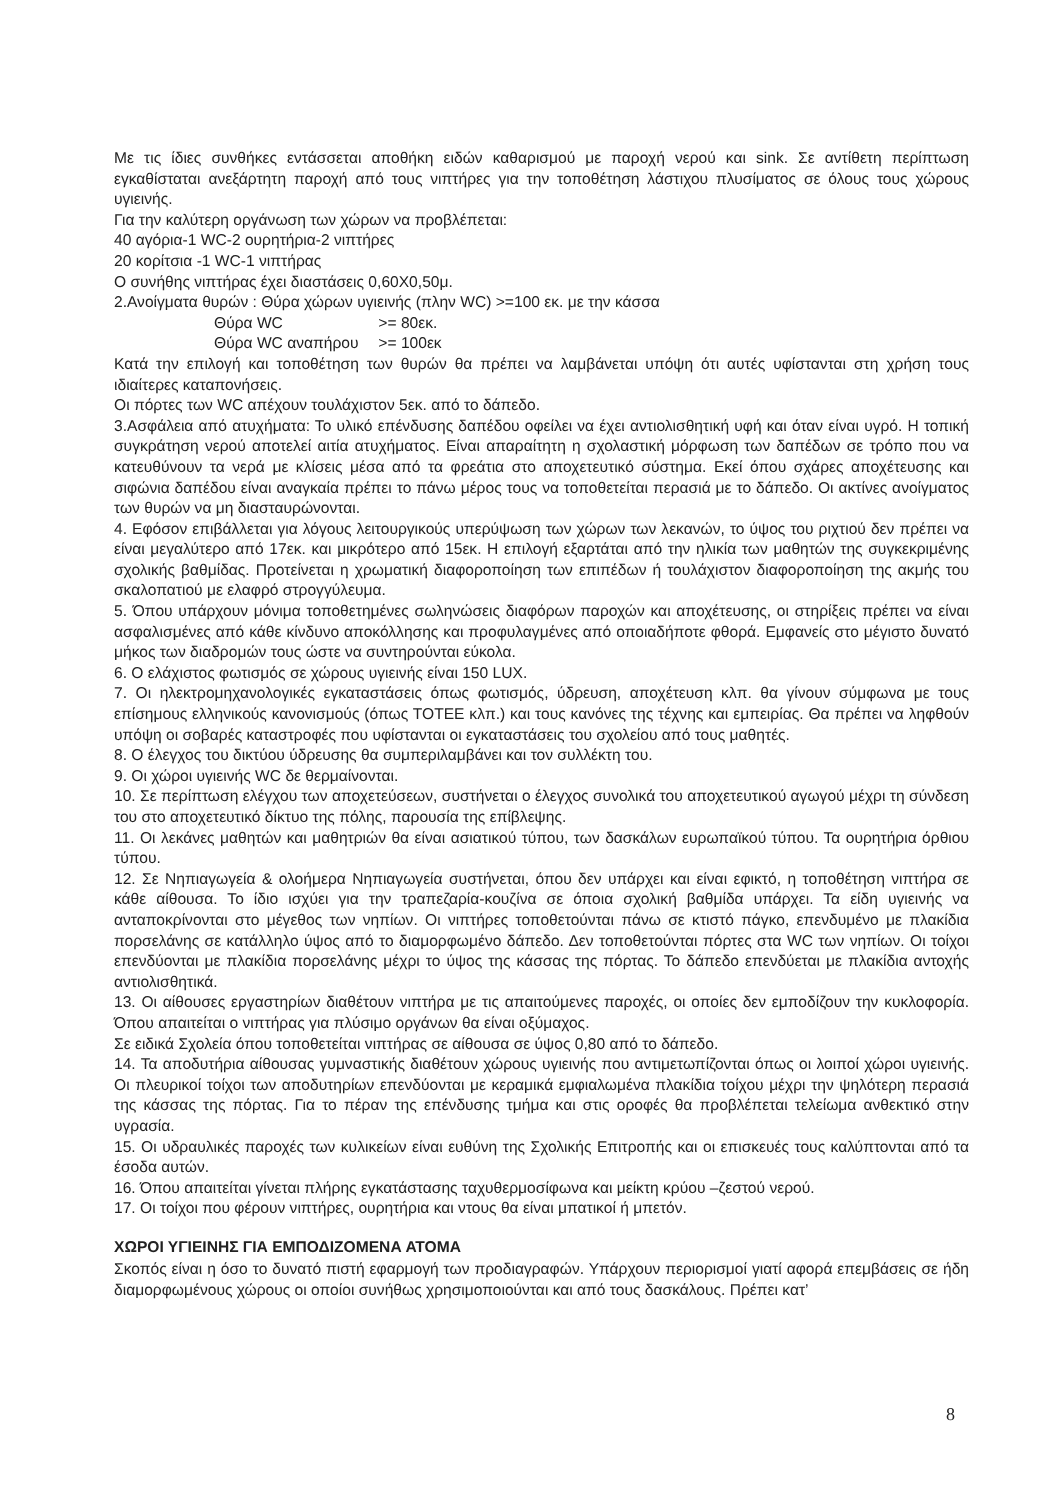Με τις ίδιες συνθήκες εντάσσεται αποθήκη ειδών καθαρισμού με παροχή νερού και sink. Σε αντίθετη περίπτωση εγκαθίσταται ανεξάρτητη παροχή από τους νιπτήρες για την τοποθέτηση λάστιχου πλυσίματος σε όλους τους χώρους υγιεινής.
Για την καλύτερη οργάνωση των χώρων να προβλέπεται:
40 αγόρια-1 WC-2 ουρητήρια-2 νιπτήρες
20 κορίτσια -1 WC-1 νιπτήρας
Ο συνήθης νιπτήρας έχει διαστάσεις 0,60Χ0,50μ.
2.Ανοίγματα θυρών : Θύρα χώρων υγιεινής (πλην WC) >=100 εκ. με την κάσσα
Θύρα WC >= 80εκ.
Θύρα WC αναπήρου >= 100εκ
Κατά την επιλογή και τοποθέτηση των θυρών θα πρέπει να λαμβάνεται υπόψη ότι αυτές υφίστανται στη χρήση τους ιδιαίτερες καταπονήσεις.
Οι πόρτες των WC απέχουν τουλάχιστον 5εκ. από το δάπεδο.
3.Ασφάλεια από ατυχήματα: Το υλικό επένδυσης δαπέδου οφείλει να έχει αντιολισθητική υφή και όταν είναι υγρό. Η τοπική συγκράτηση νερού αποτελεί αιτία ατυχήματος. Είναι απαραίτητη η σχολαστική μόρφωση των δαπέδων σε τρόπο που να κατευθύνουν τα νερά με κλίσεις μέσα από τα φρεάτια στο αποχετευτικό σύστημα. Εκεί όπου σχάρες αποχέτευσης και σιφώνια δαπέδου είναι αναγκαία πρέπει το πάνω μέρος τους να τοποθετείται περασιά με το δάπεδο. Οι ακτίνες ανοίγματος των θυρών να μη διασταυρώνονται.
4. Εφόσον επιβάλλεται για λόγους λειτουργικούς υπερύψωση των χώρων των λεκανών, το ύψος του ριχτιού δεν πρέπει να είναι μεγαλύτερο από 17εκ. και μικρότερο από 15εκ. Η επιλογή εξαρτάται από την ηλικία των μαθητών της συγκεκριμένης σχολικής βαθμίδας. Προτείνεται η χρωματική διαφοροποίηση των επιπέδων ή τουλάχιστον διαφοροποίηση της ακμής του σκαλοπατιού με ελαφρό στρογγύλευμα.
5. Όπου υπάρχουν μόνιμα τοποθετημένες σωληνώσεις διαφόρων παροχών και αποχέτευσης, οι στηρίξεις πρέπει να είναι ασφαλισμένες από κάθε κίνδυνο αποκόλλησης και προφυλαγμένες από οποιαδήποτε φθορά. Εμφανείς στο μέγιστο δυνατό μήκος των διαδρομών τους ώστε να συντηρούνται εύκολα.
6. Ο ελάχιστος φωτισμός σε χώρους υγιεινής είναι 150 LUX.
7. Οι ηλεκτρομηχανολογικές εγκαταστάσεις όπως φωτισμός, ύδρευση, αποχέτευση κλπ. θα γίνουν σύμφωνα με τους επίσημους ελληνικούς κανονισμούς (όπως ΤΟΤΕΕ κλπ.) και τους κανόνες της τέχνης και εμπειρίας. Θα πρέπει να ληφθούν υπόψη οι σοβαρές καταστροφές που υφίστανται οι εγκαταστάσεις του σχολείου από τους μαθητές.
8. Ο έλεγχος του δικτύου ύδρευσης θα συμπεριλαμβάνει και τον συλλέκτη του.
9. Οι χώροι υγιεινής WC δε θερμαίνονται.
10. Σε περίπτωση ελέγχου των αποχετεύσεων, συστήνεται ο έλεγχος συνολικά του αποχετευτικού αγωγού μέχρι τη σύνδεση του στο αποχετευτικό δίκτυο της πόλης, παρουσία της επίβλεψης.
11. Οι λεκάνες μαθητών και μαθητριών θα είναι ασιατικού τύπου, των δασκάλων ευρωπαϊκού τύπου. Τα ουρητήρια όρθιου τύπου.
12. Σε Νηπιαγωγεία & ολοήμερα Νηπιαγωγεία συστήνεται, όπου δεν υπάρχει και είναι εφικτό, η τοποθέτηση νιπτήρα σε κάθε αίθουσα. Το ίδιο ισχύει για την τραπεζαρία-κουζίνα σε όποια σχολική βαθμίδα υπάρχει. Τα είδη υγιεινής να ανταποκρίνονται στο μέγεθος των νηπίων. Οι νιπτήρες τοποθετούνται πάνω σε κτιστό πάγκο, επενδυμένο με πλακίδια πορσελάνης σε κατάλληλο ύψος από το διαμορφωμένο δάπεδο. Δεν τοποθετούνται πόρτες στα WC των νηπίων. Οι τοίχοι επενδύονται με πλακίδια πορσελάνης μέχρι το ύψος της κάσσας της πόρτας. Το δάπεδο επενδύεται με πλακίδια αντοχής αντιολισθητικά.
13. Οι αίθουσες εργαστηρίων διαθέτουν νιπτήρα με τις απαιτούμενες παροχές, οι οποίες δεν εμποδίζουν την κυκλοφορία. Όπου απαιτείται ο νιπτήρας για πλύσιμο οργάνων θα είναι οξύμαχος.
Σε ειδικά Σχολεία όπου τοποθετείται νιπτήρας σε αίθουσα σε ύψος 0,80 από το δάπεδο.
14. Τα αποδυτήρια αίθουσας γυμναστικής διαθέτουν χώρους υγιεινής που αντιμετωπίζονται όπως οι λοιποί χώροι υγιεινής. Οι πλευρικοί τοίχοι των αποδυτηρίων επενδύονται με κεραμικά εμφιαλωμένα πλακίδια τοίχου μέχρι την ψηλότερη περασιά της κάσσας της πόρτας. Για το πέραν της επένδυσης τμήμα και στις οροφές θα προβλέπεται τελείωμα ανθεκτικό στην υγρασία.
15. Οι υδραυλικές παροχές των κυλικείων είναι ευθύνη της Σχολικής Επιτροπής και οι επισκευές τους καλύπτονται από τα έσοδα αυτών.
16. Όπου απαιτείται γίνεται πλήρης εγκατάστασης ταχυθερμοσίφωνα και μείκτη κρύου –ζεστού νερού.
17. Οι τοίχοι που φέρουν νιπτήρες, ουρητήρια και ντους θα είναι μπατικοί ή μπετόν.
ΧΩΡΟΙ ΥΓΙΕΙΝΗΣ ΓΙΑ ΕΜΠΟΔΙΖΟΜΕΝΑ ΑΤΟΜΑ
Σκοπός είναι η όσο το δυνατό πιστή εφαρμογή των προδιαγραφών. Υπάρχουν περιορισμοί γιατί αφορά επεμβάσεις σε ήδη διαμορφωμένους χώρους οι οποίοι συνήθως χρησιμοποιούνται και από τους δασκάλους. Πρέπει κατ’
8